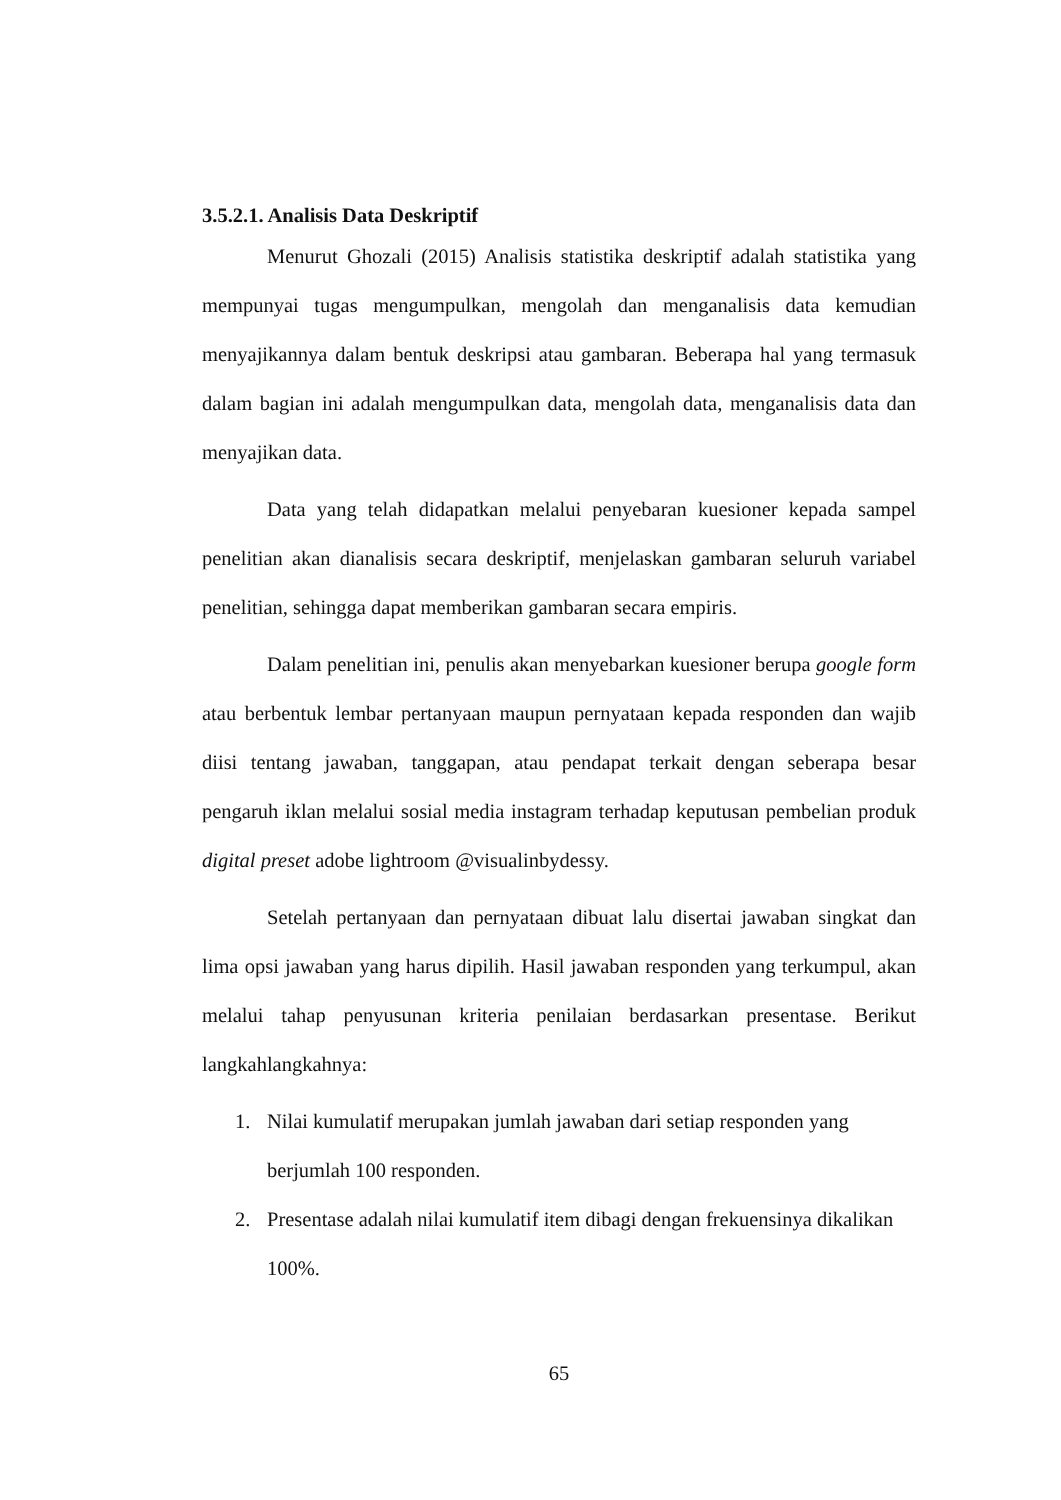3.5.2.1. Analisis Data Deskriptif
Menurut Ghozali (2015) Analisis statistika deskriptif adalah statistika yang mempunyai tugas mengumpulkan, mengolah dan menganalisis data kemudian menyajikannya dalam bentuk deskripsi atau gambaran. Beberapa hal yang termasuk dalam bagian ini adalah mengumpulkan data, mengolah data, menganalisis data dan menyajikan data.
Data yang telah didapatkan melalui penyebaran kuesioner kepada sampel penelitian akan dianalisis secara deskriptif, menjelaskan gambaran seluruh variabel penelitian, sehingga dapat memberikan gambaran secara empiris.
Dalam penelitian ini, penulis akan menyebarkan kuesioner berupa google form atau berbentuk lembar pertanyaan maupun pernyataan kepada responden dan wajib diisi tentang jawaban, tanggapan, atau pendapat terkait dengan seberapa besar pengaruh iklan melalui sosial media instagram terhadap keputusan pembelian produk digital preset adobe lightroom @visualinbydessy.
Setelah pertanyaan dan pernyataan dibuat lalu disertai jawaban singkat dan lima opsi jawaban yang harus dipilih. Hasil jawaban responden yang terkumpul, akan melalui tahap penyusunan kriteria penilaian berdasarkan presentase. Berikut langkahlangkahnya:
1. Nilai kumulatif merupakan jumlah jawaban dari setiap responden yang
berjumlah 100 responden.
2. Presentase adalah nilai kumulatif item dibagi dengan frekuensinya dikalikan
100%.
65